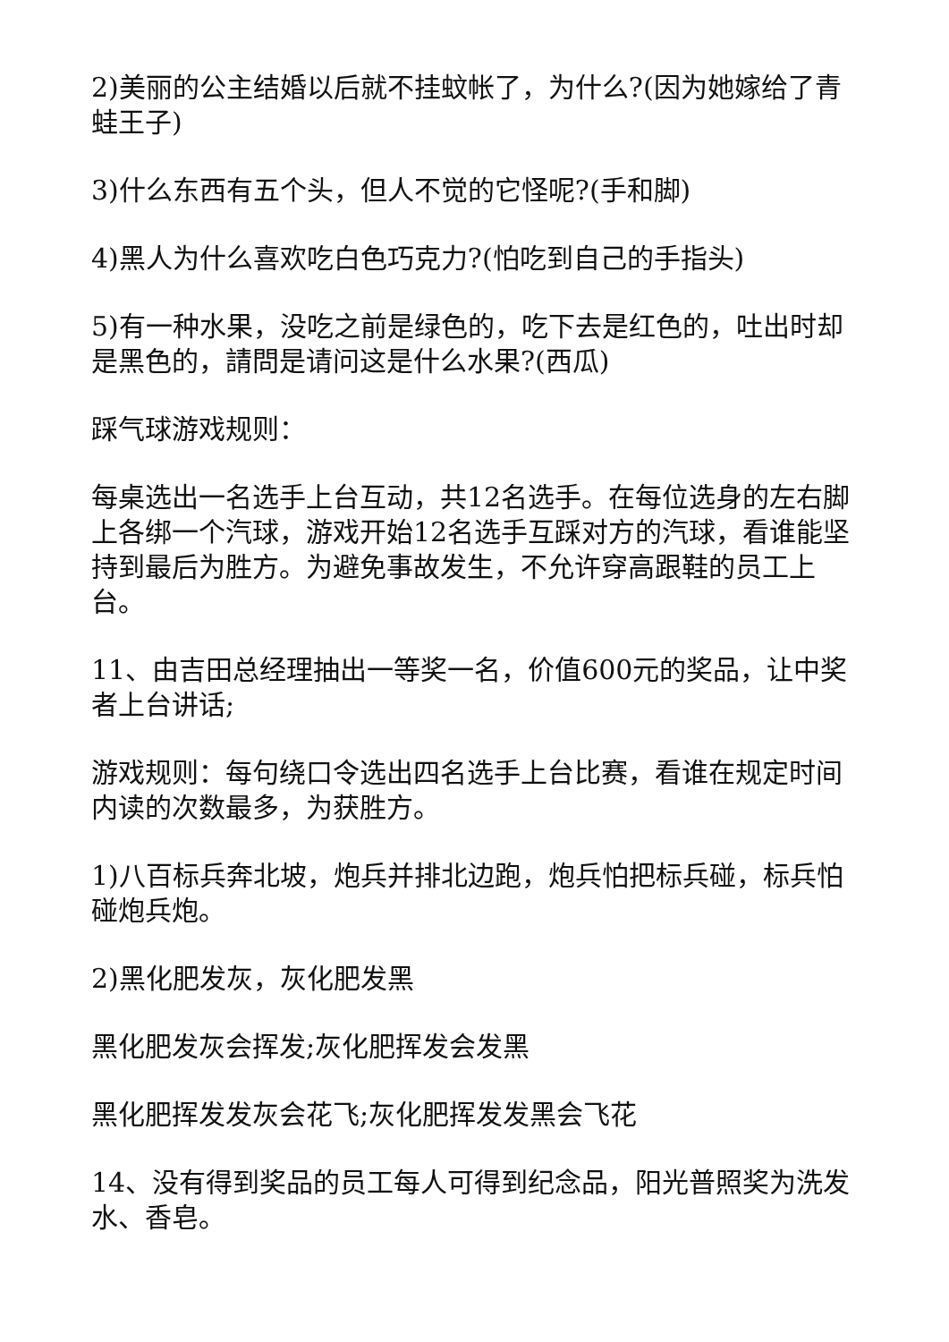2)美丽的公主结婚以后就不挂蚊帐了，为什么?(因为她嫁给了青蛙王子)
3)什么东西有五个头，但人不觉的它怪呢?(手和脚)
4)黑人为什么喜欢吃白色巧克力?(怕吃到自己的手指头)
5)有一种水果，没吃之前是绿色的，吃下去是红色的，吐出时却是黑色的，請問是请问这是什么水果?(西瓜)
踩气球游戏规则：
每桌选出一名选手上台互动，共12名选手。在每位选身的左右脚上各绑一个汽球，游戏开始12名选手互踩对方的汽球，看谁能坚持到最后为胜方。为避免事故发生，不允许穿高跟鞋的员工上台。
11、由吉田总经理抽出一等奖一名，价值600元的奖品，让中奖者上台讲话;
游戏规则：每句绕口令选出四名选手上台比赛，看谁在规定时间内读的次数最多，为获胜方。
1)八百标兵奔北坡，炮兵并排北边跑，炮兵怕把标兵碰，标兵怕碰炮兵炮。
2)黑化肥发灰，灰化肥发黑
黑化肥发灰会挥发;灰化肥挥发会发黑
黑化肥挥发发灰会花飞;灰化肥挥发发黑会飞花
14、没有得到奖品的员工每人可得到纪念品，阳光普照奖为洗发水、香皂。